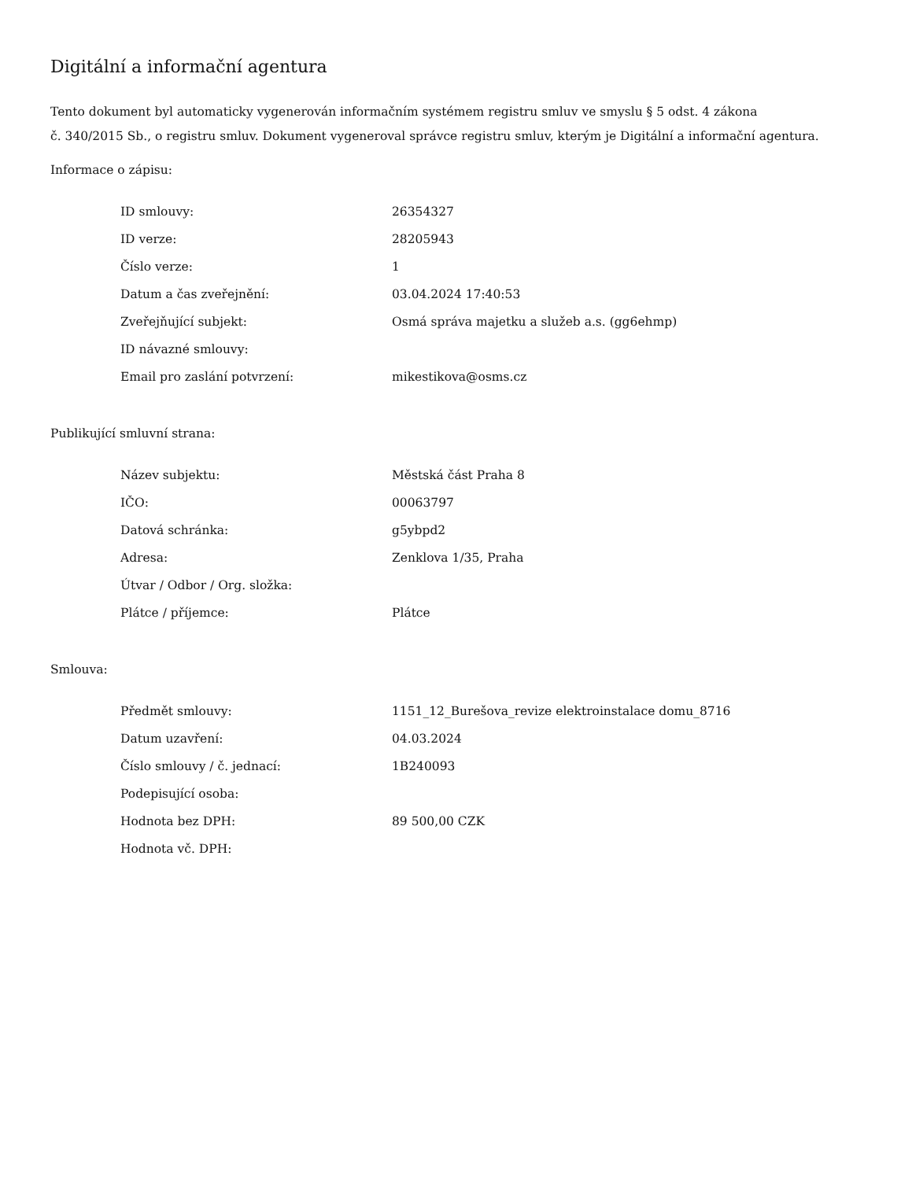Digitální a informační agentura
Tento dokument byl automaticky vygenerován informačním systémem registru smluv ve smyslu § 5 odst. 4 zákona
č. 340/2015 Sb., o registru smluv. Dokument vygeneroval správce registru smluv, kterým je Digitální a informační agentura.
Informace o zápisu:
| ID smlouvy: | 26354327 |
| ID verze: | 28205943 |
| Číslo verze: | 1 |
| Datum a čas zveřejnění: | 03.04.2024 17:40:53 |
| Zveřejňující subjekt: | Osmá správa majetku a služeb a.s. (gg6ehmp) |
| ID návazné smlouvy: | |
| Email pro zaslání potvrzení: | mikestikova@osms.cz |
Publikující smluvní strana:
| Název subjektu: | Městská část Praha 8 |
| IČO: | 00063797 |
| Datová schránka: | g5ybpd2 |
| Adresa: | Zenklova 1/35, Praha |
| Útvar / Odbor / Org. složka: | |
| Plátce / příjemce: | Plátce |
Smlouva:
| Předmět smlouvy: | 1151_12_Burešova_revize elektroinstalace domu_8716 |
| Datum uzavření: | 04.03.2024 |
| Číslo smlouvy / č. jednací: | 1B240093 |
| Podepisující osoba: | |
| Hodnota bez DPH: | 89 500,00 CZK |
| Hodnota vč. DPH: | |